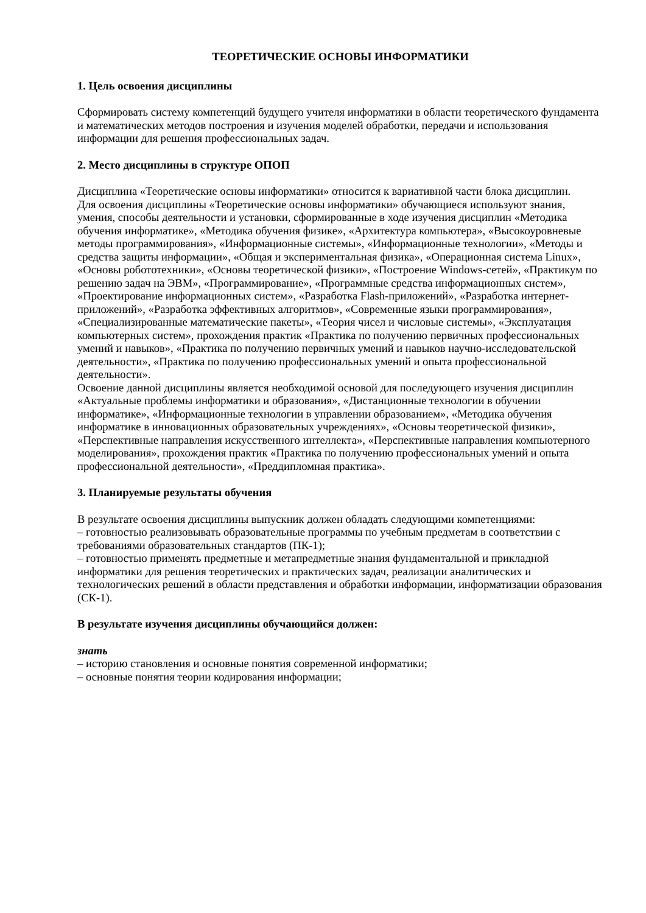ТЕОРЕТИЧЕСКИЕ ОСНОВЫ ИНФОРМАТИКИ
1. Цель освоения дисциплины
Сформировать систему компетенций будущего учителя информатики в области теоретического фундамента и математических методов построения и изучения моделей обработки, передачи и использования информации для решения профессиональных задач.
2. Место дисциплины в структуре ОПОП
Дисциплина «Теоретические основы информатики» относится к вариативной части блока дисциплин.
Для освоения дисциплины «Теоретические основы информатики» обучающиеся используют знания, умения, способы деятельности и установки, сформированные в ходе изучения дисциплин «Методика обучения информатике», «Методика обучения физике», «Архитектура компьютера», «Высокоуровневые методы программирования», «Информационные системы», «Информационные технологии», «Методы и средства защиты информации», «Общая и экспериментальная физика», «Операционная система Linux», «Основы робототехники», «Основы теоретической физики», «Построение Windows-сетей», «Практикум по решению задач на ЭВМ», «Программирование», «Программные средства информационных систем», «Проектирование информационных систем», «Разработка Flash-приложений», «Разработка интернет-приложений», «Разработка эффективных алгоритмов», «Современные языки программирования», «Специализированные математические пакеты», «Теория чисел и числовые системы», «Эксплуатация компьютерных систем», прохождения практик «Практика по получению первичных профессиональных умений и навыков», «Практика по получению первичных умений и навыков научно-исследовательской деятельности», «Практика по получению профессиональных умений и опыта профессиональной деятельности».
Освоение данной дисциплины является необходимой основой для последующего изучения дисциплин «Актуальные проблемы информатики и образования», «Дистанционные технологии в обучении информатике», «Информационные технологии в управлении образованием», «Методика обучения информатике в инновационных образовательных учреждениях», «Основы теоретической физики», «Перспективные направления искусственного интеллекта», «Перспективные направления компьютерного моделирования», прохождения практик «Практика по получению профессиональных умений и опыта профессиональной деятельности», «Преддипломная практика».
3. Планируемые результаты обучения
В результате освоения дисциплины выпускник должен обладать следующими компетенциями:
– готовностью реализовывать образовательные программы по учебным предметам в соответствии с требованиями образовательных стандартов (ПК-1);
– готовностью применять предметные и метапредметные знания фундаментальной и прикладной информатики для решения теоретических и практических задач, реализации аналитических и технологических решений в области представления и обработки информации, информатизации образования (СК-1).
В результате изучения дисциплины обучающийся должен:
знать
– историю становления и основные понятия современной информатики;
– основные понятия теории кодирования информации;